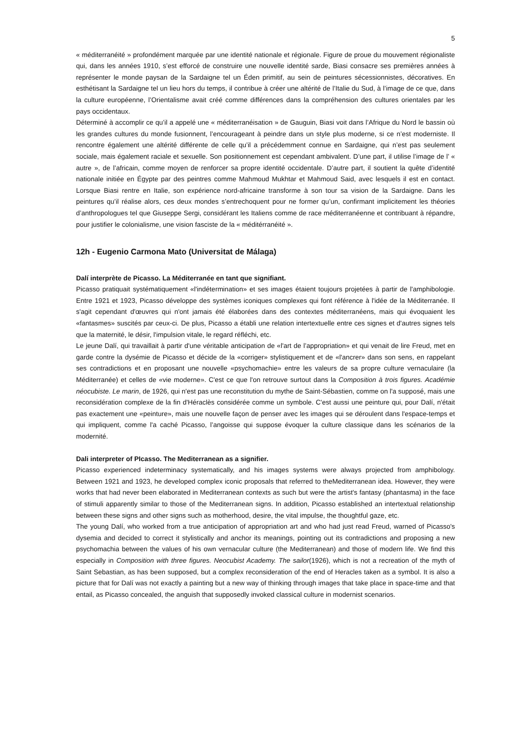5
« méditerranéité » profondément marquée par une identité nationale et régionale. Figure de proue du mouvement régionaliste qui, dans les années 1910, s’est efforcé de construire une nouvelle identité sarde, Biasi consacre ses premières années à représenter le monde paysan de la Sardaigne tel un Éden primitif, au sein de peintures sécessionnistes, décoratives. En esthétisant la Sardaigne tel un lieu hors du temps, il contribue à créer une altérité de l’Italie du Sud, à l’image de ce que, dans la culture européenne, l’Orientalisme avait créé comme différences dans la compréhension des cultures orientales par les pays occidentaux.
Déterminé à accomplir ce qu’il a appelé une « méditerranéisation » de Gauguin, Biasi voit dans l’Afrique du Nord le bassin où les grandes cultures du monde fusionnent, l’encourageant à peindre dans un style plus moderne, si ce n’est moderniste. Il rencontre également une altérité différente de celle qu’il a précédemment connue en Sardaigne, qui n’est pas seulement sociale, mais également raciale et sexuelle. Son positionnement est cependant ambivalent. D’une part, il utilise l’image de l’ « autre », de l’africain, comme moyen de renforcer sa propre identité occidentale. D’autre part, il soutient la quête d’identité nationale initiée en Égypte par des peintres comme Mahmoud Mukhtar et Mahmoud Said, avec lesquels il est en contact. Lorsque Biasi rentre en Italie, son expérience nord-africaine transforme à son tour sa vision de la Sardaigne. Dans les peintures qu’il réalise alors, ces deux mondes s’entrechoquent pour ne former qu’un, confirmant implicitement les théories d’anthropologues tel que Giuseppe Sergi, considérant les Italiens comme de race méditerranéenne et contribuant à répandre, pour justifier le colonialisme, une vision fasciste de la « méditérranéité ».
12h - Eugenio Carmona Mato (Universitat de Málaga)
Dalí interprète de Picasso. La Méditerranée en tant que signifiant.
Picasso pratiquait systématiquement «l'indétermination» et ses images étaient toujours projetées à partir de l'amphibologie. Entre 1921 et 1923, Picasso développe des systèmes iconiques complexes qui font référence à l'idée de la Méditerranée. Il s'agit cependant d'œuvres qui n'ont jamais été élaborées dans des contextes méditerranéens, mais qui évoquaient les «fantasmes» suscités par ceux-ci. De plus, Picasso a établi une relation intertextuelle entre ces signes et d'autres signes tels que la maternité, le désir, l'impulsion vitale, le regard réfléchi, etc.
Le jeune Dalí, qui travaillait à partir d'une véritable anticipation de «l'art de l’appropriation» et qui venait de lire Freud, met en garde contre la dysémie de Picasso et décide de la «corriger» stylistiquement et de «l'ancrer» dans son sens, en rappelant ses contradictions et en proposant une nouvelle «psychomachie» entre les valeurs de sa propre culture vernaculaire (la Méditerranée) et celles de «vie moderne». C'est ce que l'on retrouve surtout dans la Composition à trois figures. Académie néocubiste. Le marin, de 1926, qui n'est pas une reconstitution du mythe de Saint-Sébastien, comme on l'a supposé, mais une reconsidération complexe de la fin d'Héraclès considérée comme un symbole. C'est aussi une peinture qui, pour Dalí, n'était pas exactement une «peinture», mais une nouvelle façon de penser avec les images qui se déroulent dans l'espace-temps et qui impliquent, comme l'a caché Picasso, l’angoisse qui suppose évoquer la culture classique dans les scénarios de la modernité.
Dali interpreter of PIcasso. The Mediterranean as a signifier.
Picasso experienced indeterminacy systematically, and his images systems were always projected from amphibology. Between 1921 and 1923, he developed complex iconic proposals that referred to theMediterranean idea. However, they were works that had never been elaborated in Mediterranean contexts as such but were the artist's fantasy (phantasma) in the face of stimuli apparently similar to those of the Mediterranean signs. In addition, Picasso established an intertextual relationship between these signs and other signs such as motherhood, desire, the vital impulse, the thoughtful gaze, etc.
The young Dalí, who worked from a true anticipation of appropriation art and who had just read Freud, warned of Picasso's dysemia and decided to correct it stylistically and anchor its meanings, pointing out its contradictions and proposing a new psychomachia between the values of his own vernacular culture (the Mediterranean) and those of modern life. We find this especially in Composition with three figures. Neocubist Academy. The sailor(1926), which is not a recreation of the myth of Saint Sebastian, as has been supposed, but a complex reconsideration of the end of Heracles taken as a symbol. It is also a picture that for Dalí was not exactly a painting but a new way of thinking through images that take place in space-time and that entail, as Picasso concealed, the anguish that supposedly invoked classical culture in modernist scenarios.